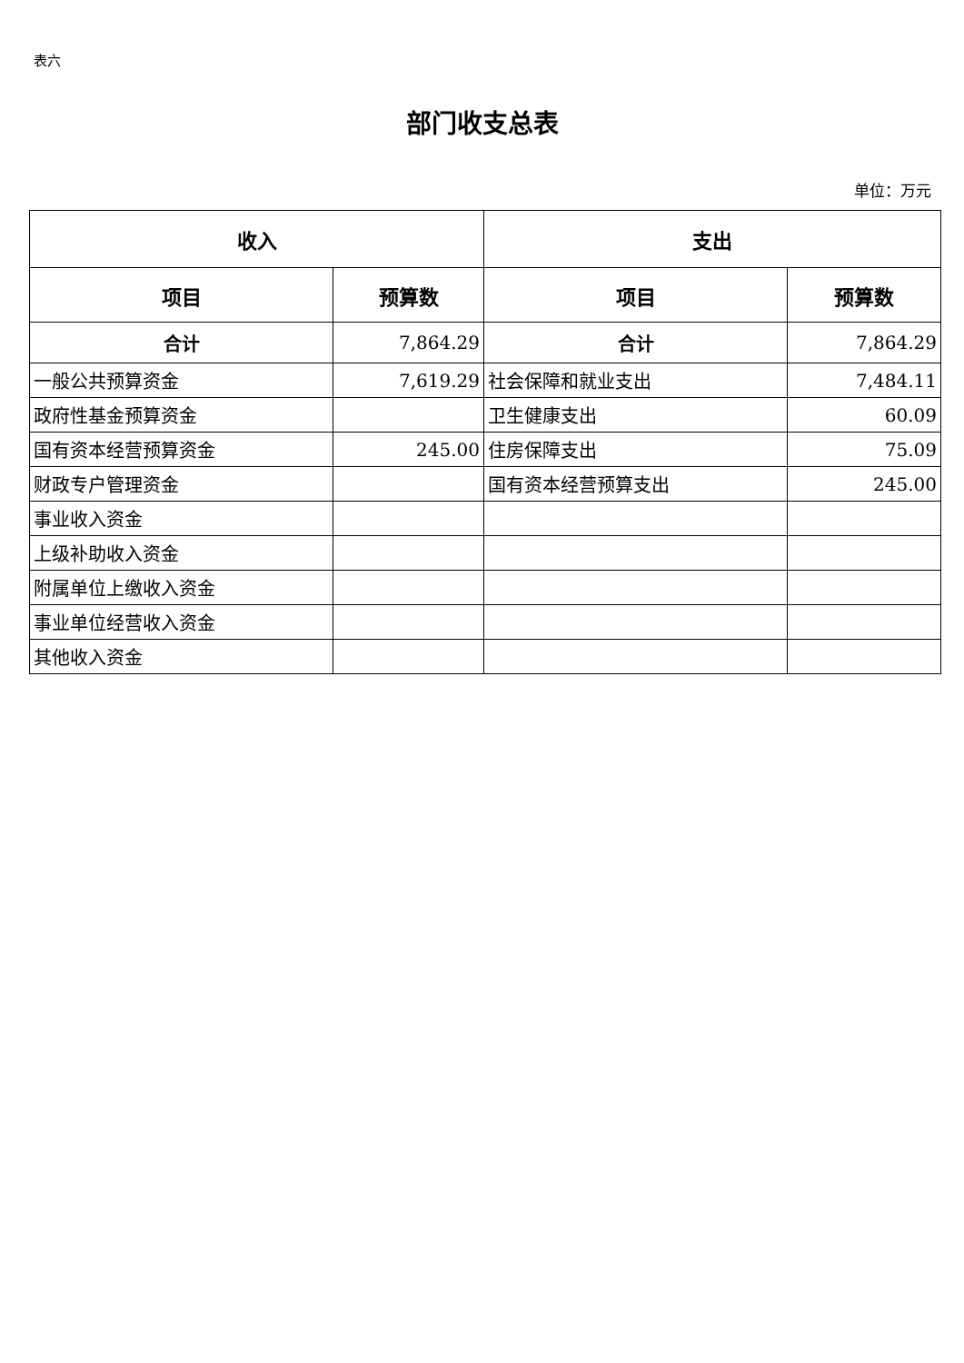表六
部门收支总表
单位：万元
| 收入 | | 支出 | |
| --- | --- | --- | --- |
| 项目 | 预算数 | 项目 | 预算数 |
| 合计 | 7,864.29 | 合计 | 7,864.29 |
| 一般公共预算资金 | 7,619.29 | 社会保障和就业支出 | 7,484.11 |
| 政府性基金预算资金 | | 卫生健康支出 | 60.09 |
| 国有资本经营预算资金 | 245.00 | 住房保障支出 | 75.09 |
| 财政专户管理资金 | | 国有资本经营预算支出 | 245.00 |
| 事业收入资金 | | | |
| 上级补助收入资金 | | | |
| 附属单位上缴收入资金 | | | |
| 事业单位经营收入资金 | | | |
| 其他收入资金 | | | |